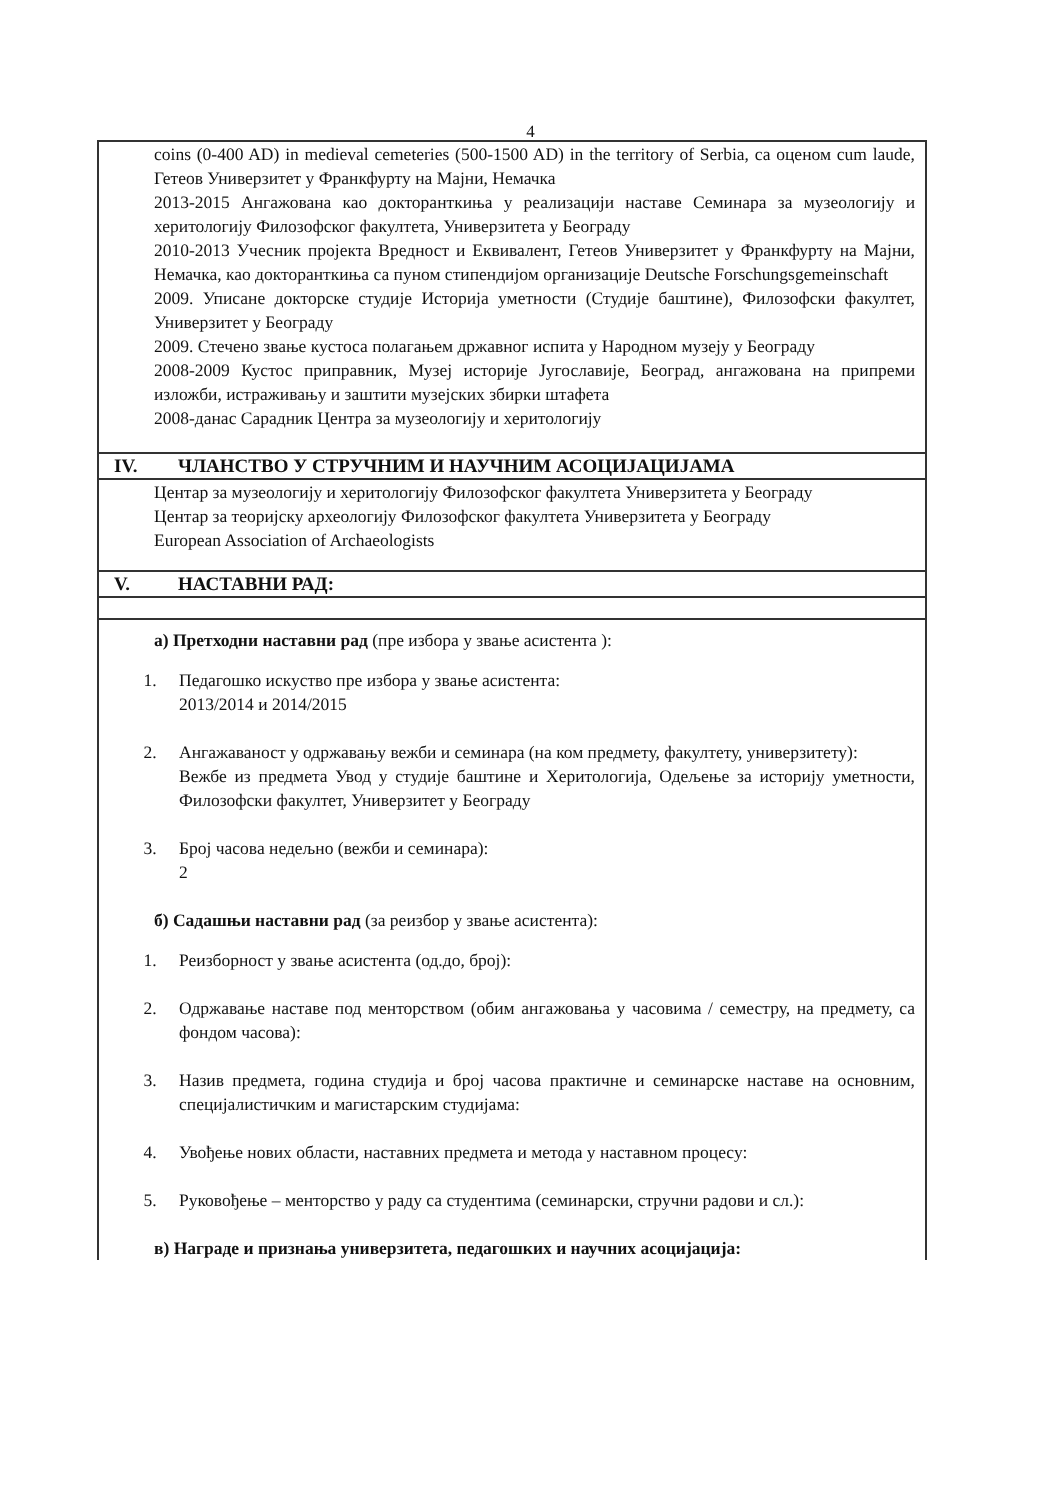4
| coins (0-400 AD) in medieval cemeteries (500-1500 AD) in the territory of Serbia, са оценом cum laude, Гетеов Универзитет у Франкфурту на Мајни, Немачка 2013-2015 Ангажована као докторанткиња у реализацији наставе Семинара за музеологију и херитологију Филозофског факултета, Универзитета у Београду 2010-2013 Учесник пројекта Вредност и Еквивалент, Гетеов Универзитет у Франкфурту на Мајни, Немачка, као докторанткиња са пуном стипендијом организације Deutsche Forschungsgemeinschaft 2009. Уписане докторске студије Историја уметности (Студије баштине), Филозофски факултет, Универзитет у Београду 2009. Стечено звање кустоса полагањем државног испита у Народном музеју у Београду 2008-2009 Кустос приправник, Музеј историје Југославије, Београд, ангажована на припреми изложби, истраживању и заштити музејских збирки штафета 2008-данас Сарадник Центра за музеологију и херитологију |
| IV. ЧЛАНСТВО У СТРУЧНИМ И НАУЧНИМ АСОЦИЈАЦИЈАМА |
| Центар за музеологију и херитологију Филозофског факултета Универзитета у Београду Центар за теоријску археологију Филозофског факултета Универзитета у Београду European Association of Archaeologists |
| V. НАСТАВНИ РАД: |
| а) Претходни наставни рад (пре избора у звање асистента ): 1. Педагошко искуство пре избора у звање асистента: 2013/2014 и 2014/2015 2. Ангажаваност у одржавању вежби и семинара (на ком предмету, факултету, универзитету): Вежбе из предмета Увод у студије баштине и Херитологија, Одељење за историју уметности, Филозофски факултет, Универзитет у Београду 3. Број часова недељно (вежби и семинара): 2 б) Садашњи наставни рад (за реизбор у звање асистента): 1. Реизборност у звање асистента (од.до, број): 2. Одржавање наставе под менторством (обим ангажовања у часовима / семестру, на предмету, са фондом часова): 3. Назив предмета, година студија и број часова практичне и семинарске наставе на основним, специјалистичким и магистарским студијама: 4. Увођење нових области, наставних предмета и метода у наставном процесу: 5. Руковођење – менторство у раду са студентима (семинарски, стручни радови и сл.): в) Награде и признања универзитета, педагошких и научних асоцијација: |